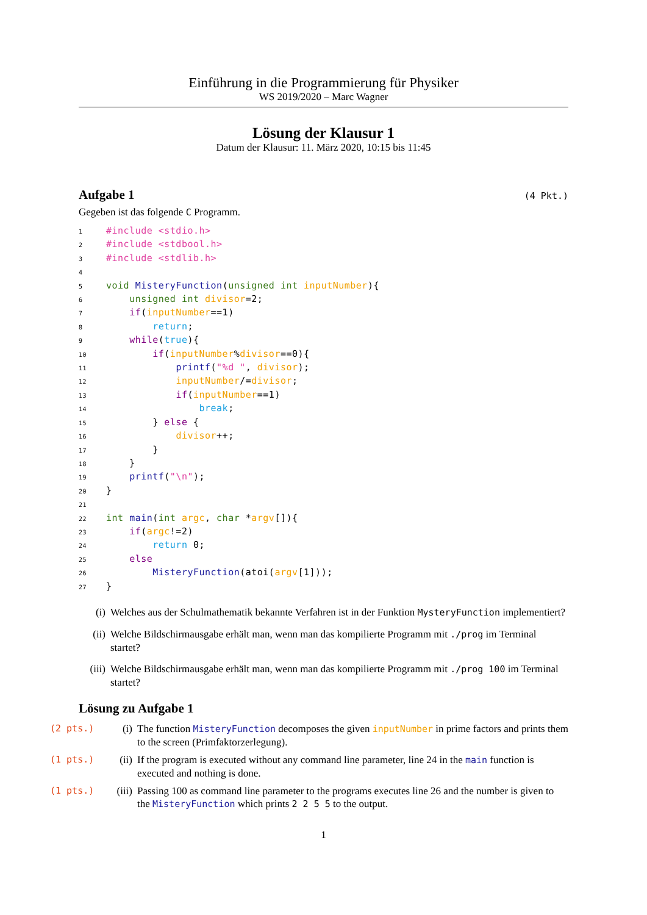Einführung in die Programmierung für Physiker
WS 2019/2020 – Marc Wagner
Lösung der Klausur 1
Datum der Klausur: 11. März 2020, 10:15 bis 11:45
Aufgabe 1 (4 Pkt.)
Gegeben ist das folgende C Programm.
1#include <stdio.h>
2#include <stdbool.h>
3#include <stdlib.h>
4
5 void MisteryFunction(unsigned int inputNumber){
6    unsigned int divisor=2;
7    if(inputNumber==1)
8        return;
9    while(true){
10        if(inputNumber%divisor==0){
11            printf("%d ", divisor);
12            inputNumber/=divisor;
13            if(inputNumber==1)
14                break;
15        } else {
16            divisor++;
17        }
18    }
19    printf("\n");
20}
21
22 int main(int argc, char *argv[]){
23    if(argc!=2)
24        return 0;
25    else
26        MisteryFunction(atoi(argv[1]));
27}
(i) Welches aus der Schulmathematik bekannte Verfahren ist in der Funktion MysteryFunction implementiert?
(ii) Welche Bildschirmausgabe erhält man, wenn man das kompilierte Programm mit ./prog im Terminal startet?
(iii) Welche Bildschirmausgabe erhält man, wenn man das kompilierte Programm mit ./prog 100 im Terminal startet?
Lösung zu Aufgabe 1
(2 pts.) (i) The function MisteryFunction decomposes the given inputNumber in prime factors and prints them to the screen (Primfaktorzerlegung).
(1 pts.) (ii) If the program is executed without any command line parameter, line 24 in the main function is executed and nothing is done.
(1 pts.) (iii) Passing 100 as command line parameter to the programs executes line 26 and the number is given to the MisteryFunction which prints 2 2 5 5 to the output.
1